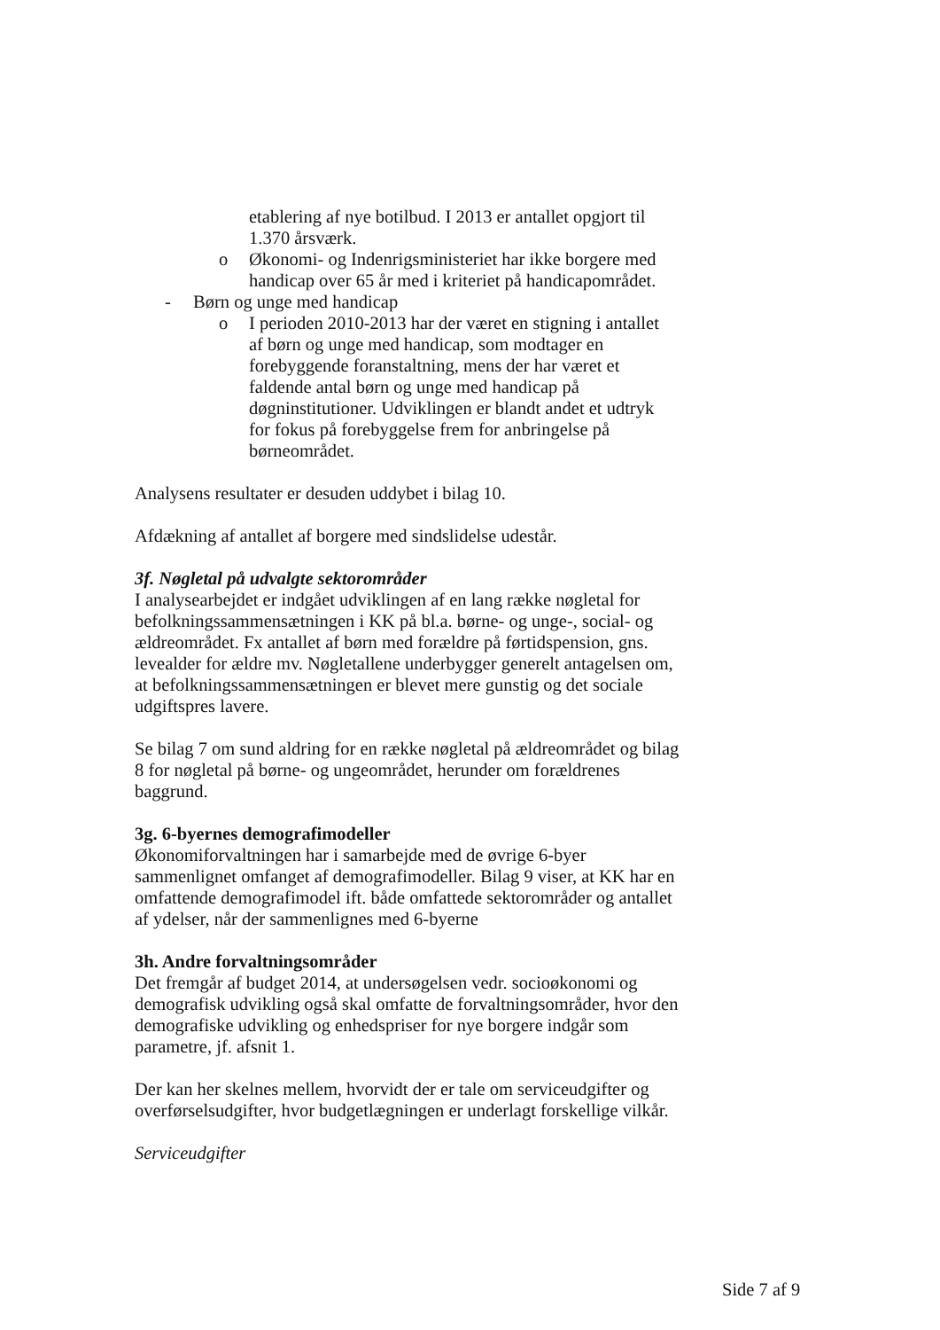etablering af nye botilbud. I 2013 er antallet opgjort til 1.370 årsværk.
o Økonomi- og Indenrigsministeriet har ikke borgere med handicap over 65 år med i kriteriet på handicapområdet.
- Børn og unge med handicap
o I perioden 2010-2013 har der været en stigning i antallet af børn og unge med handicap, som modtager en forebyggende foranstaltning, mens der har været et faldende antal børn og unge med handicap på døgninstitutioner. Udviklingen er blandt andet et udtryk for fokus på forebyggelse frem for anbringelse på børneområdet.
Analysens resultater er desuden uddybet i bilag 10.
Afdækning af antallet af borgere med sindslidelse udestår.
3f. Nøgletal på udvalgte sektorområder
I analysearbejdet er indgået udviklingen af en lang række nøgletal for befolkningssammensætningen i KK på bl.a. børne- og unge-, social- og ældreområdet. Fx antallet af børn med forældre på førtidspension, gns. levealder for ældre mv. Nøgletallene underbygger generelt antagelsen om, at befolkningssammensætningen er blevet mere gunstig og det sociale udgiftspres lavere.
Se bilag 7 om sund aldring for en række nøgletal på ældreområdet og bilag 8 for nøgletal på børne- og ungeområdet, herunder om forældrenes baggrund.
3g. 6-byernes demografimodeller
Økonomiforvaltningen har i samarbejde med de øvrige 6-byer sammenlignet omfanget af demografimodeller. Bilag 9 viser, at KK har en omfattende demografimodel ift. både omfattede sektorområder og antallet af ydelser, når der sammenlignes med 6-byerne
3h. Andre forvaltningsområder
Det fremgår af budget 2014, at undersøgelsen vedr. socioøkonomi og demografisk udvikling også skal omfatte de forvaltningsområder, hvor den demografiske udvikling og enhedspriser for nye borgere indgår som parametre, jf. afsnit 1.
Der kan her skelnes mellem, hvorvidt der er tale om serviceudgifter og overførselsudgifter, hvor budgetlægningen er underlagt forskellige vilkår.
Serviceudgifter
Side 7 af 9